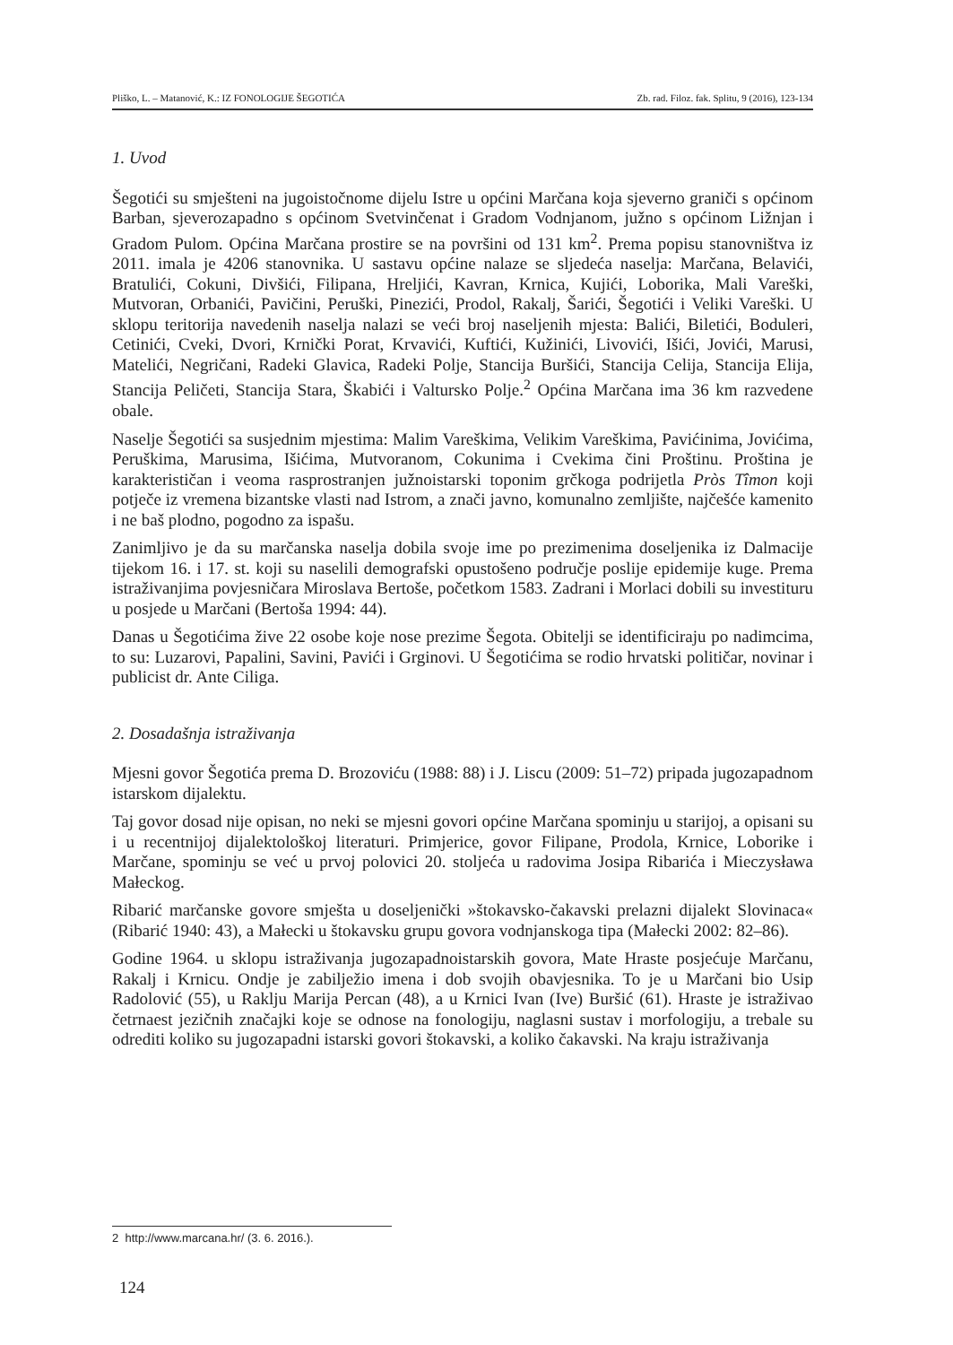Pliško, L. – Matanović, K.: IZ FONOLOGIJE ŠEGOTIĆA Zb. rad. Filoz. fak. Splitu, 9 (2016), 123-134
1. Uvod
Šegotići su smješteni na jugoistočnome dijelu Istre u općini Marčana koja sjeverno graniči s općinom Barban, sjeverozapadno s općinom Svetvinčenat i Gradom Vodnjanom, južno s općinom Ližnjan i Gradom Pulom. Općina Marčana prostire se na površini od 131 km<sup>2</sup>. Prema popisu stanovništva iz 2011. imala je 4206 stanovnika. U sastavu općine nalaze se sljedeća naselja: Marčana, Belavići, Bratulići, Cokuni, Divšići, Filipana, Hreljići, Kavran, Krnica, Kujići, Loborika, Mali Vareški, Mutvoran, Orbanići, Pavičini, Peruški, Pinezići, Prodol, Rakalj, Šarići, Šegotići i Veliki Vareški. U sklopu teritorija navedenih naselja nalazi se veći broj naseljenih mjesta: Balići, Biletići, Boduleri, Cetinići, Cveki, Dvori, Krnički Porat, Krvavići, Kuftići, Kužinići, Livovići, Išići, Jovići, Marusi, Matelići, Negričani, Radeki Glavica, Radeki Polje, Stancija Buršići, Stancija Celija, Stancija Elija, Stancija Peličeti, Stancija Stara, Škabići i Valtursko Polje.<sup>2</sup> Općina Marčana ima 36 km razvedene obale.
Naselje Šegotići sa susjednim mjestima: Malim Vareškima, Velikim Vareškima, Pavićinima, Jovićima, Peruškima, Marusima, Išićima, Mutvoranom, Cokunima i Cvekima čini Proštinu. Proština je karakterističan i veoma rasprostranjen južnoistarski toponim grčkoga podrijetla Pròs Tîmon koji potječe iz vremena bizantske vlasti nad Istrom, a znači javno, komunalno zemljište, najčešće kamenito i ne baš plodno, pogodno za ispašu.
Zanimljivo je da su marčanska naselja dobila svoje ime po prezimenima doseljenika iz Dalmacije tijekom 16. i 17. st. koji su naselili demografski opustošeno područje poslije epidemije kuge. Prema istraživanjima povjesničara Miroslava Bertoše, početkom 1583. Zadrani i Morlaci dobili su investituru u posjede u Marčani (Bertoša 1994: 44).
Danas u Šegotićima žive 22 osobe koje nose prezime Šegota. Obitelji se identificiraju po nadimcima, to su: Luzarovi, Papalini, Savini, Pavići i Grginovi. U Šegotićima se rodio hrvatski političar, novinar i publicist dr. Ante Ciliga.
2. Dosadašnja istraživanja
Mjesni govor Šegotića prema D. Brozoviću (1988: 88) i J. Liscu (2009: 51–72) pripada jugozapadnom istarskom dijalektu.
Taj govor dosad nije opisan, no neki se mjesni govori općine Marčana spominju u starijoj, a opisani su i u recentnijoj dijalektološkoj literaturi. Primjerice, govor Filipane, Prodola, Krnice, Loborike i Marčane, spominju se već u prvoj polovici 20. stoljeća u radovima Josipa Ribarića i Mieczysława Małeckog.
Ribarić marčanske govore smješta u doseljenički »štokavsko-čakavski prelazni dijalekt Slovinaca« (Ribarić 1940: 43), a Małecki u štokavsku grupu govora vodnjanskoga tipa (Małecki 2002: 82–86).
Godine 1964. u sklopu istraživanja jugozapadnoistarskih govora, Mate Hraste posjećuje Marčanu, Rakalj i Krnicu. Ondje je zabilježio imena i dob svojih obavjesnika. To je u Marčani bio Usip Radolović (55), u Raklju Marija Percan (48), a u Krnici Ivan (Ive) Buršić (61). Hraste je istraživao četrnaest jezičnih značajki koje se odnose na fonologiju, naglasni sustav i morfologiju, a trebale su odrediti koliko su jugozapadni istarski govori štokavski, a koliko čakavski. Na kraju istraživanja
2 http://www.marcana.hr/ (3. 6. 2016.).
124